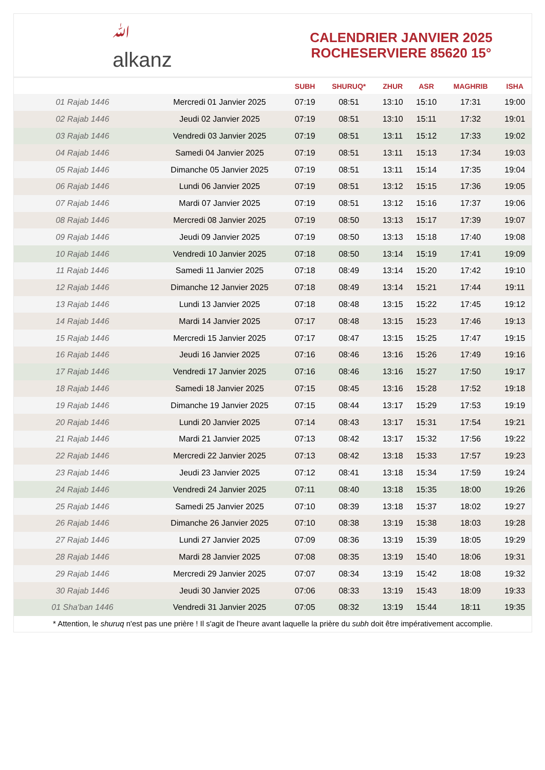ﷲ
alkanz
CALENDRIER JANVIER 2025
ROCHESERVIERE 85620 15°
| | | SUBH | SHURUQ* | ZHUR | ASR | MAGHRIB | ISHA |
| --- | --- | --- | --- | --- | --- | --- | --- |
| 01 Rajab 1446 | Mercredi 01 Janvier 2025 | 07:19 | 08:51 | 13:10 | 15:10 | 17:31 | 19:00 |
| 02 Rajab 1446 | Jeudi 02 Janvier 2025 | 07:19 | 08:51 | 13:10 | 15:11 | 17:32 | 19:01 |
| 03 Rajab 1446 | Vendredi 03 Janvier 2025 | 07:19 | 08:51 | 13:11 | 15:12 | 17:33 | 19:02 |
| 04 Rajab 1446 | Samedi 04 Janvier 2025 | 07:19 | 08:51 | 13:11 | 15:13 | 17:34 | 19:03 |
| 05 Rajab 1446 | Dimanche 05 Janvier 2025 | 07:19 | 08:51 | 13:11 | 15:14 | 17:35 | 19:04 |
| 06 Rajab 1446 | Lundi 06 Janvier 2025 | 07:19 | 08:51 | 13:12 | 15:15 | 17:36 | 19:05 |
| 07 Rajab 1446 | Mardi 07 Janvier 2025 | 07:19 | 08:51 | 13:12 | 15:16 | 17:37 | 19:06 |
| 08 Rajab 1446 | Mercredi 08 Janvier 2025 | 07:19 | 08:50 | 13:13 | 15:17 | 17:39 | 19:07 |
| 09 Rajab 1446 | Jeudi 09 Janvier 2025 | 07:19 | 08:50 | 13:13 | 15:18 | 17:40 | 19:08 |
| 10 Rajab 1446 | Vendredi 10 Janvier 2025 | 07:18 | 08:50 | 13:14 | 15:19 | 17:41 | 19:09 |
| 11 Rajab 1446 | Samedi 11 Janvier 2025 | 07:18 | 08:49 | 13:14 | 15:20 | 17:42 | 19:10 |
| 12 Rajab 1446 | Dimanche 12 Janvier 2025 | 07:18 | 08:49 | 13:14 | 15:21 | 17:44 | 19:11 |
| 13 Rajab 1446 | Lundi 13 Janvier 2025 | 07:18 | 08:48 | 13:15 | 15:22 | 17:45 | 19:12 |
| 14 Rajab 1446 | Mardi 14 Janvier 2025 | 07:17 | 08:48 | 13:15 | 15:23 | 17:46 | 19:13 |
| 15 Rajab 1446 | Mercredi 15 Janvier 2025 | 07:17 | 08:47 | 13:15 | 15:25 | 17:47 | 19:15 |
| 16 Rajab 1446 | Jeudi 16 Janvier 2025 | 07:16 | 08:46 | 13:16 | 15:26 | 17:49 | 19:16 |
| 17 Rajab 1446 | Vendredi 17 Janvier 2025 | 07:16 | 08:46 | 13:16 | 15:27 | 17:50 | 19:17 |
| 18 Rajab 1446 | Samedi 18 Janvier 2025 | 07:15 | 08:45 | 13:16 | 15:28 | 17:52 | 19:18 |
| 19 Rajab 1446 | Dimanche 19 Janvier 2025 | 07:15 | 08:44 | 13:17 | 15:29 | 17:53 | 19:19 |
| 20 Rajab 1446 | Lundi 20 Janvier 2025 | 07:14 | 08:43 | 13:17 | 15:31 | 17:54 | 19:21 |
| 21 Rajab 1446 | Mardi 21 Janvier 2025 | 07:13 | 08:42 | 13:17 | 15:32 | 17:56 | 19:22 |
| 22 Rajab 1446 | Mercredi 22 Janvier 2025 | 07:13 | 08:42 | 13:18 | 15:33 | 17:57 | 19:23 |
| 23 Rajab 1446 | Jeudi 23 Janvier 2025 | 07:12 | 08:41 | 13:18 | 15:34 | 17:59 | 19:24 |
| 24 Rajab 1446 | Vendredi 24 Janvier 2025 | 07:11 | 08:40 | 13:18 | 15:35 | 18:00 | 19:26 |
| 25 Rajab 1446 | Samedi 25 Janvier 2025 | 07:10 | 08:39 | 13:18 | 15:37 | 18:02 | 19:27 |
| 26 Rajab 1446 | Dimanche 26 Janvier 2025 | 07:10 | 08:38 | 13:19 | 15:38 | 18:03 | 19:28 |
| 27 Rajab 1446 | Lundi 27 Janvier 2025 | 07:09 | 08:36 | 13:19 | 15:39 | 18:05 | 19:29 |
| 28 Rajab 1446 | Mardi 28 Janvier 2025 | 07:08 | 08:35 | 13:19 | 15:40 | 18:06 | 19:31 |
| 29 Rajab 1446 | Mercredi 29 Janvier 2025 | 07:07 | 08:34 | 13:19 | 15:42 | 18:08 | 19:32 |
| 30 Rajab 1446 | Jeudi 30 Janvier 2025 | 07:06 | 08:33 | 13:19 | 15:43 | 18:09 | 19:33 |
| 01 Sha'ban 1446 | Vendredi 31 Janvier 2025 | 07:05 | 08:32 | 13:19 | 15:44 | 18:11 | 19:35 |
* Attention, le shuruq n'est pas une prière ! Il s'agit de l'heure avant laquelle la prière du subh doit être impérativement accomplie.